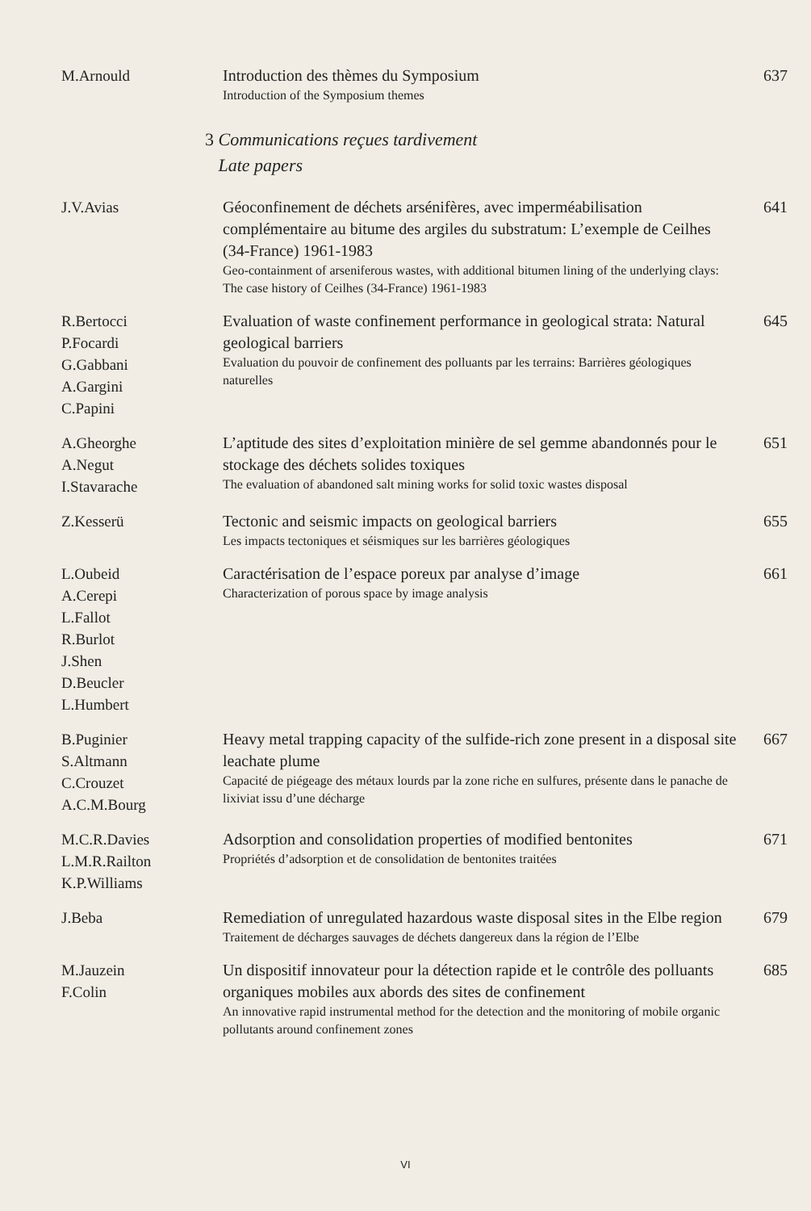M.Arnould Introduction des thèmes du Symposium
Introduction of the Symposium themes
637
3 Communications reçues tardivement
Late papers
J.V.Avias Géoconfinement de déchets arsénifères, avec imperméabilisation complémentaire au bitume des argiles du substratum: L’exemple de Ceilhes (34-France) 1961-1983
Geo-containment of arseniferous wastes, with additional bitumen lining of the underlying clays: The case history of Ceilhes (34-France) 1961-1983
641
R.Bertocci
P.Focardi
G.Gabbani
A.Gargini
C.Papini
Evaluation of waste confinement performance in geological strata: Natural geological barriers
Evaluation du pouvoir de confinement des polluants par les terrains: Barrières géologiques naturelles
645
A.Gheorghe
A.Negut
I.Stavarache
L’aptitude des sites d’exploitation minière de sel gemme abandonnés pour le stockage des déchets solides toxiques
The evaluation of abandoned salt mining works for solid toxic wastes disposal
651
Z.Kesserü Tectonic and seismic impacts on geological barriers
Les impacts tectoniques et séismiques sur les barrières géologiques
655
L.Oubeid
A.Cerepi
L.Fallot
R.Burlot
J.Shen
D.Beucler
L.Humbert
Caractérisation de l’espace poreux par analyse d’image
Characterization of porous space by image analysis
661
B.Puginier
S.Altmann
C.Crouzet
A.C.M.Bourg
Heavy metal trapping capacity of the sulfide-rich zone present in a disposal site leachate plume
Capacité de piégeage des métaux lourds par la zone riche en sulfures, présente dans le panache de lixiviat issu d’une décharge
667
M.C.R.Davies
L.M.R.Railton
K.P.Williams
Adsorption and consolidation properties of modified bentonites
Propriétés d’adsorption et de consolidation de bentonites traitées
671
J.Beba Remediation of unregulated hazardous waste disposal sites in the Elbe region
Traitement de décharges sauvages de déchets dangereux dans la région de l’Elbe
679
M.Jauzein
F.Colin
Un dispositif innovateur pour la détection rapide et le contrôle des polluants organiques mobiles aux abords des sites de confinement
An innovative rapid instrumental method for the detection and the monitoring of mobile organic pollutants around confinement zones
685
VI